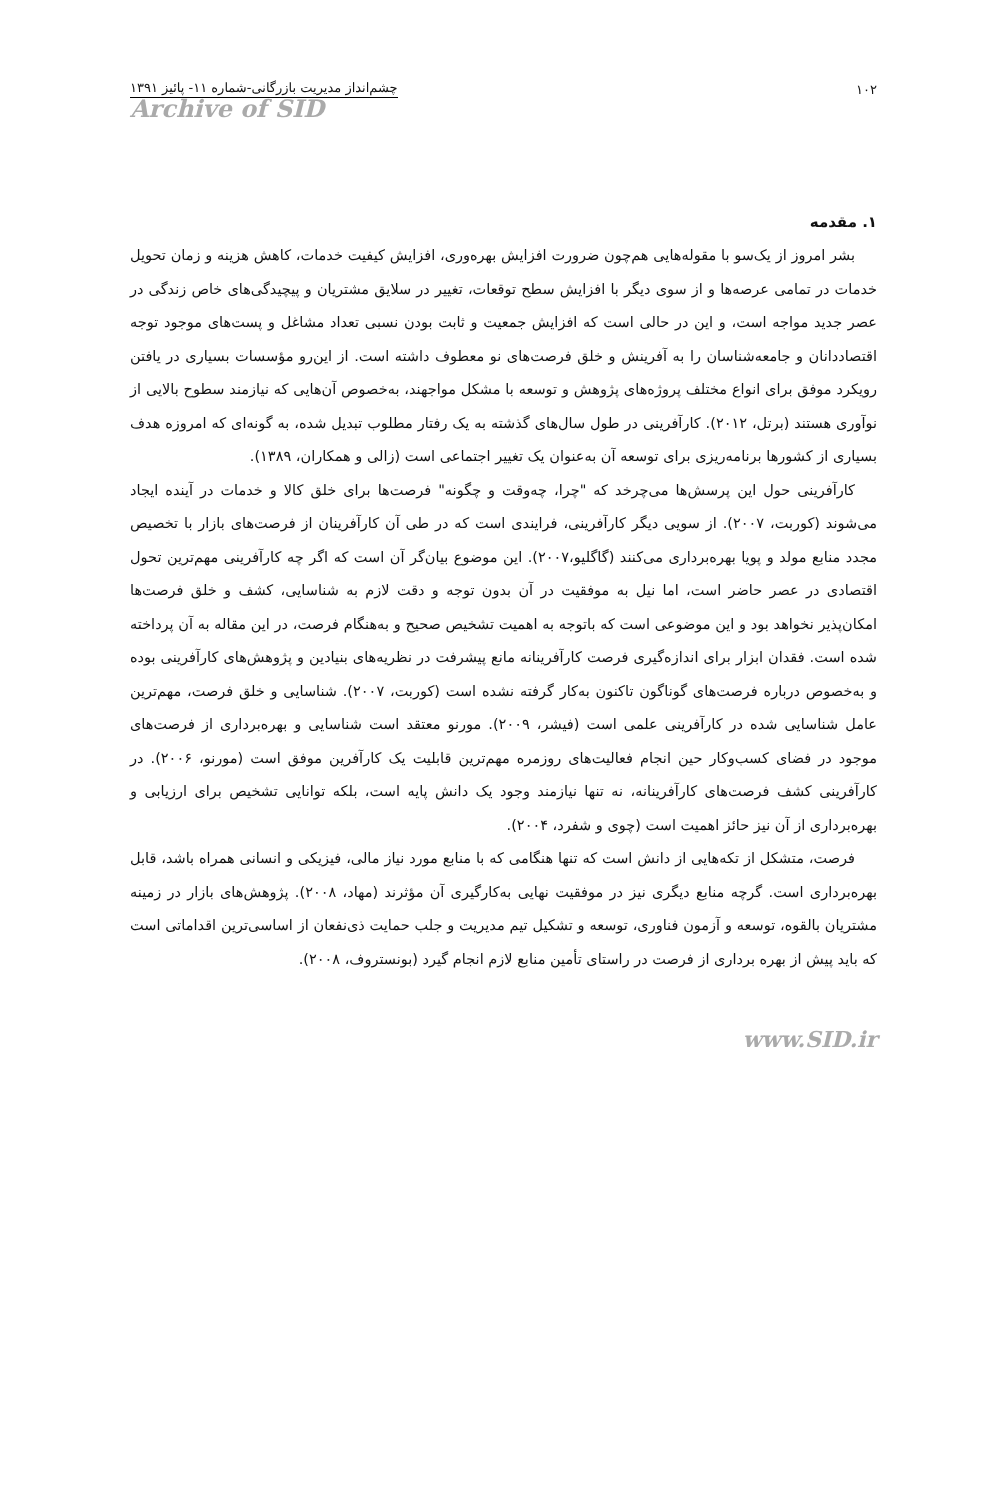۱۰۲ چشم‌انداز مدیریت بازرگانی-شماره ۱۱- پائیز ۱۳۹۱
Archive of SID
۱. مقدمه
بشر امروز از یک‌سو با مقوله‌هایی هم‌چون ضرورت افزایش بهره‌وری، افزایش کیفیت خدمات، کاهش هزینه و زمان تحویل خدمات در تمامی عرصه‌ها و از سوی دیگر با افزایش سطح توقعات، تغییر در سلایق مشتریان و پیچیدگی‌های خاص زندگی در عصر جدید مواجه است، و این در حالی است که افزایش جمعیت و ثابت بودن نسبی تعداد مشاغل و پست‌های موجود توجه اقتصاددانان و جامعه‌شناسان را به آفرینش و خلق فرصت‌های نو معطوف داشته است. از این‌رو مؤسسات بسیاری در یافتن رویکرد موفق برای انواع مختلف پروژه‌های پژوهش و توسعه با مشکل مواجهند، به‌خصوص آن‌هایی که نیازمند سطوح بالایی از نوآوری هستند (برتل، ۲۰۱۲). کارآفرینی در طول سال‌های گذشته به یک رفتار مطلوب تبدیل شده، به گونه‌ای که امروزه هدف بسیاری از کشورها برنامه‌ریزی برای توسعه آن به‌عنوان یک تغییر اجتماعی است (زالی و همکاران، ۱۳۸۹).
کارآفرینی حول این پرسش‌ها می‌چرخد که "چرا، چه‌وقت و چگونه" فرصت‌ها برای خلق کالا و خدمات در آینده ایجاد می‌شوند (کوربت، ۲۰۰۷). از سویی دیگر کارآفرینی، فرایندی است که در طی آن کارآفرینان از فرصت‌های بازار با تخصیص مجدد منابع مولد و پویا بهره‌برداری می‌کنند (گاگلیو،۲۰۰۷). این موضوع بیان‌گر آن است که اگر چه کارآفرینی مهم‌ترین تحول اقتصادی در عصر حاضر است، اما نیل به موفقیت در آن بدون توجه و دقت لازم به شناسایی، کشف و خلق فرصت‌ها امکان‌پذیر نخواهد بود و این موضوعی است که باتوجه به اهمیت تشخیص صحیح و به‌هنگام فرصت، در این مقاله به آن پرداخته شده است. فقدان ابزار برای اندازه‌گیری فرصت کارآفرینانه مانع پیشرفت در نظریه‌های بنیادین و پژوهش‌های کارآفرینی بوده و به‌خصوص درباره فرصت‌های گوناگون تاکنون به‌کار گرفته نشده است (کوربت، ۲۰۰۷). شناسایی و خلق فرصت، مهم‌ترین عامل شناسایی شده در کارآفرینی علمی است (فیشر، ۲۰۰۹). مورنو معتقد است شناسایی و بهره‌برداری از فرصت‌های موجود در فضای کسب‌وکار حین انجام فعالیت‌های روزمره مهم‌ترین قابلیت یک کارآفرین موفق است (مورنو، ۲۰۰۶). در کارآفرینی کشف فرصت‌های کارآفرینانه، نه تنها نیازمند وجود یک دانش پایه است، بلکه توانایی تشخیص برای ارزیابی و بهره‌برداری از آن نیز حائز اهمیت است (چوی و شفرد، ۲۰۰۴).
فرصت، متشکل از تکه‌هایی از دانش است که تنها هنگامی که با منابع مورد نیاز مالی، فیزیکی و انسانی همراه باشد، قابل بهره‌برداری است. گرچه منابع دیگری نیز در موفقیت نهایی به‌کارگیری آن مؤثرند (مهاد، ۲۰۰۸). پژوهش‌های بازار در زمینه مشتریان بالقوه، توسعه و آزمون فناوری، توسعه و تشکیل تیم مدیریت و جلب حمایت ذی‌نفعان از اساسی‌ترین اقداماتی است که باید پیش از بهره برداری از فرصت در راستای تأمین منابع لازم انجام گیرد (بونستروف، ۲۰۰۸).
www.SID.ir